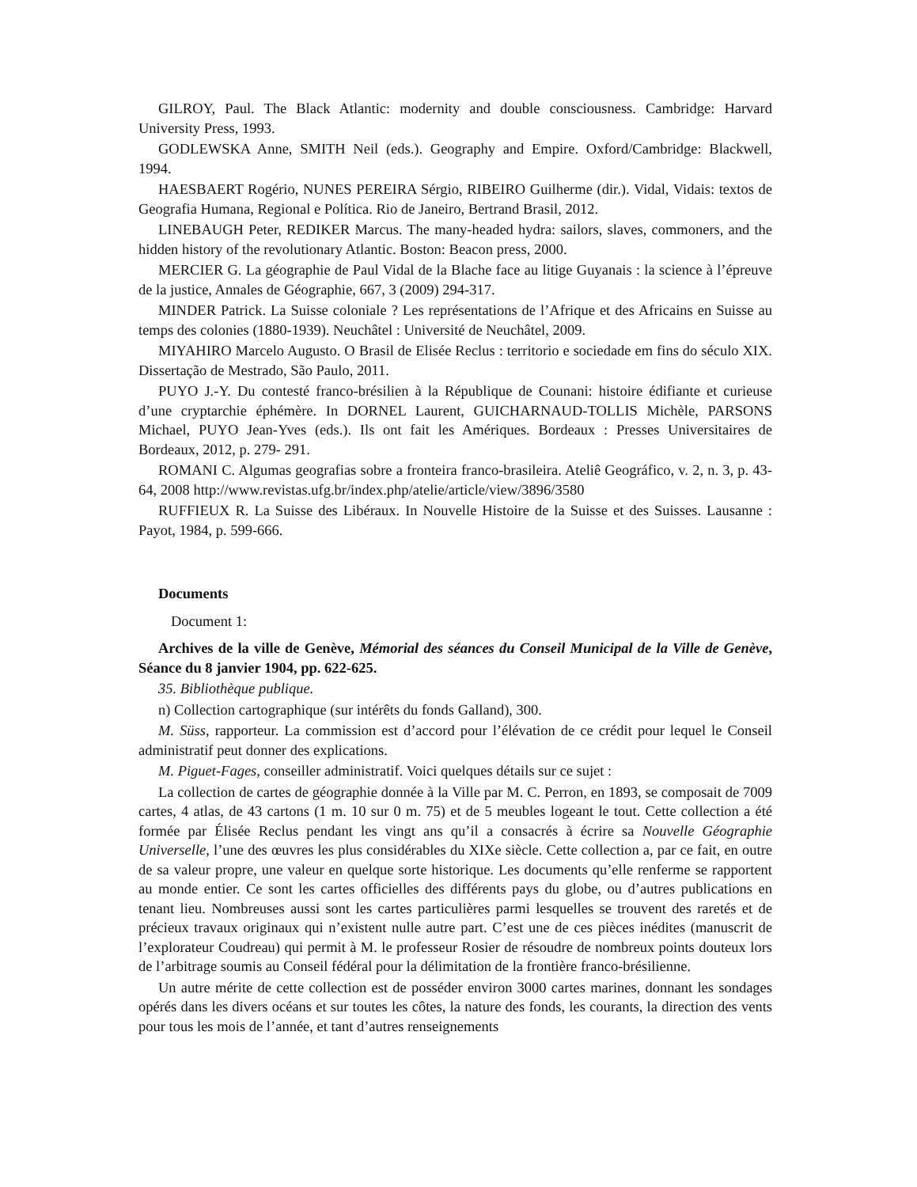GILROY, Paul. The Black Atlantic: modernity and double consciousness. Cambridge: Harvard University Press, 1993.
GODLEWSKA Anne, SMITH Neil (eds.). Geography and Empire. Oxford/Cambridge: Blackwell, 1994.
HAESBAERT Rogério, NUNES PEREIRA Sérgio, RIBEIRO Guilherme (dir.). Vidal, Vidais: textos de Geografia Humana, Regional e Política. Rio de Janeiro, Bertrand Brasil, 2012.
LINEBAUGH Peter, REDIKER Marcus. The many-headed hydra: sailors, slaves, commoners, and the hidden history of the revolutionary Atlantic. Boston: Beacon press, 2000.
MERCIER G. La géographie de Paul Vidal de la Blache face au litige Guyanais : la science à l’épreuve de la justice, Annales de Géographie, 667, 3 (2009) 294-317.
MINDER Patrick. La Suisse coloniale ? Les représentations de l’Afrique et des Africains en Suisse au temps des colonies (1880-1939). Neuchâtel : Université de Neuchâtel, 2009.
MIYAHIRO Marcelo Augusto. O Brasil de Elisée Reclus : territorio e sociedade em fins do século XIX. Dissertação de Mestrado, São Paulo, 2011.
PUYO J.-Y. Du contesté franco-brésilien à la République de Counani: histoire édifiante et curieuse d’une cryptarchie éphémère. In DORNEL Laurent, GUICHARNAUD-TOLLIS Michèle, PARSONS Michael, PUYO Jean-Yves (eds.). Ils ont fait les Amériques. Bordeaux : Presses Universitaires de Bordeaux, 2012, p. 279- 291.
ROMANI C. Algumas geografias sobre a fronteira franco-brasileira. Ateliê Geográfico, v. 2, n. 3, p. 43-64, 2008 http://www.revistas.ufg.br/index.php/atelie/article/view/3896/3580
RUFFIEUX R. La Suisse des Libéraux. In Nouvelle Histoire de la Suisse et des Suisses. Lausanne : Payot, 1984, p. 599-666.
Documents
Document 1:
Archives de la ville de Genève, Mémorial des séances du Conseil Municipal de la Ville de Genève, Séance du 8 janvier 1904, pp. 622-625.
35. Bibliothèque publique.
n) Collection cartographique (sur intérêts du fonds Galland), 300.
M. Süss, rapporteur. La commission est d’accord pour l’élévation de ce crédit pour lequel le Conseil administratif peut donner des explications.
M. Piguet-Fages, conseiller administratif. Voici quelques détails sur ce sujet :
La collection de cartes de géographie donnée à la Ville par M. C. Perron, en 1893, se composait de 7009 cartes, 4 atlas, de 43 cartons (1 m. 10 sur 0 m. 75) et de 5 meubles logeant le tout. Cette collection a été formée par Élisée Reclus pendant les vingt ans qu’il a consacrés à écrire sa Nouvelle Géographie Universelle, l’une des œuvres les plus considérables du XIXe siècle. Cette collection a, par ce fait, en outre de sa valeur propre, une valeur en quelque sorte historique. Les documents qu’elle renferme se rapportent au monde entier. Ce sont les cartes officielles des différents pays du globe, ou d’autres publications en tenant lieu. Nombreuses aussi sont les cartes particulières parmi lesquelles se trouvent des raretés et de précieux travaux originaux qui n’existent nulle autre part. C’est une de ces pièces inédites (manuscrit de l’explorateur Coudreau) qui permit à M. le professeur Rosier de résoudre de nombreux points douteux lors de l’arbitrage soumis au Conseil fédéral pour la délimitation de la frontière franco-brésilienne.
Un autre mérite de cette collection est de posséder environ 3000 cartes marines, donnant les sondages opérés dans les divers océans et sur toutes les côtes, la nature des fonds, les courants, la direction des vents pour tous les mois de l’année, et tant d’autres renseignements